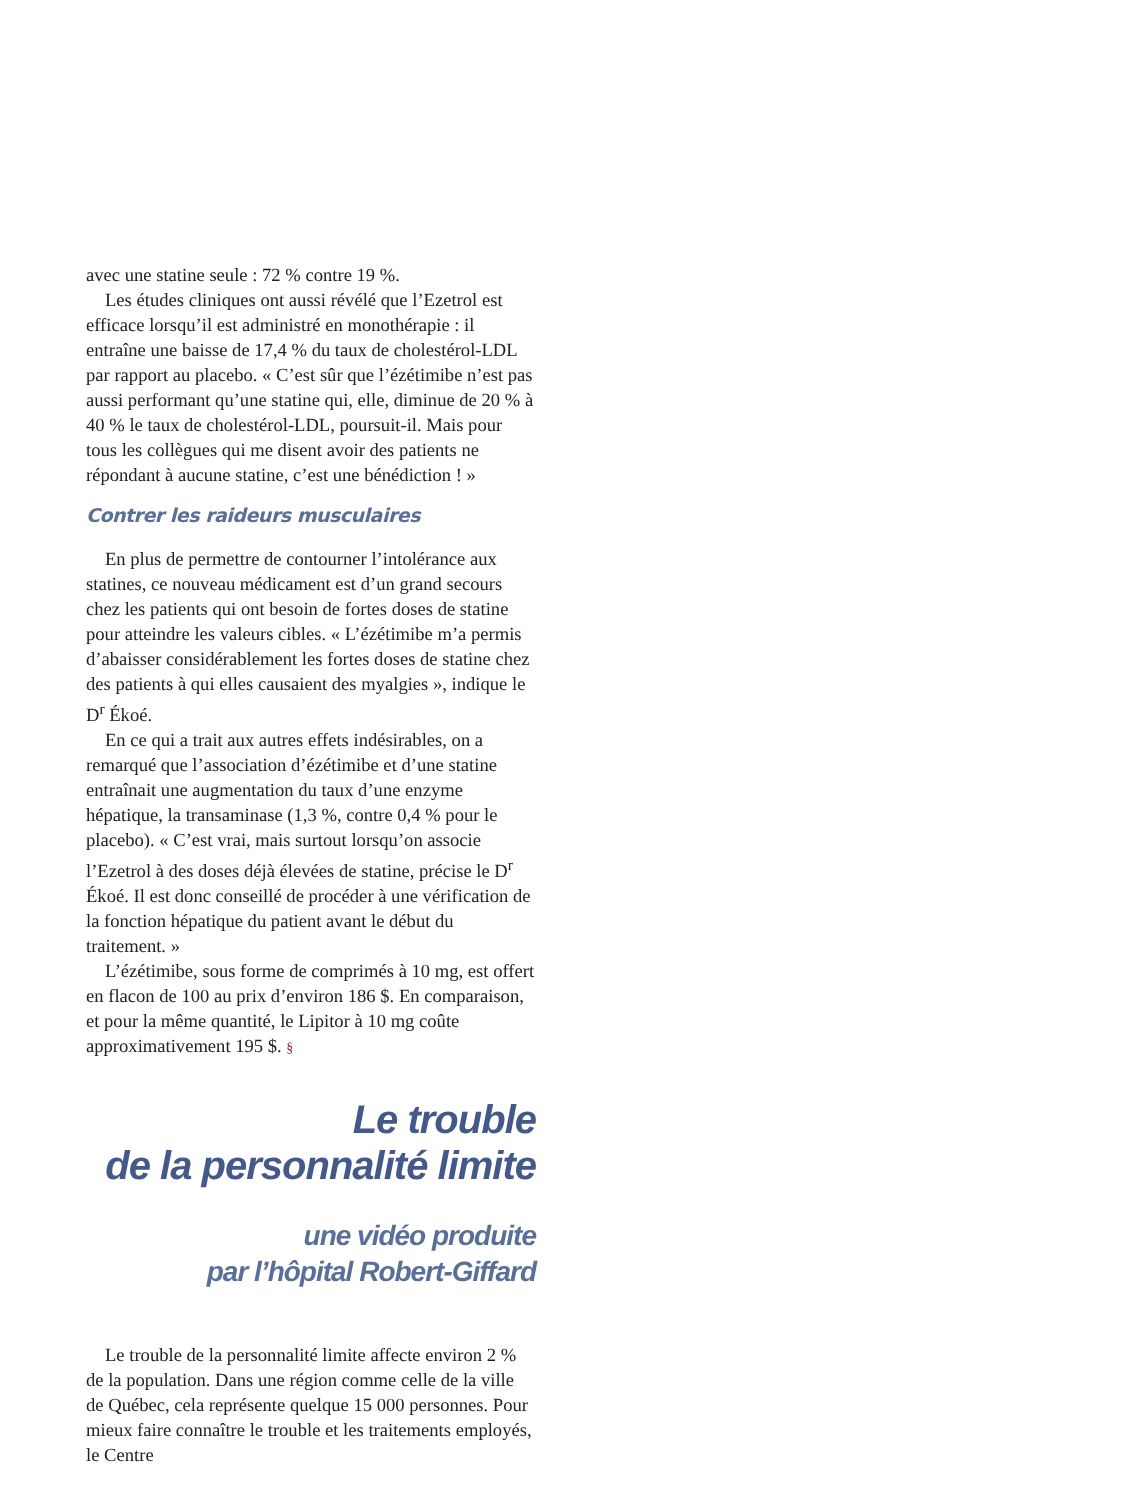avec une statine seule : 72 % contre 19 %.
Les études cliniques ont aussi révélé que l’Ezetrol est efficace lorsqu’il est administré en monothérapie : il entraîne une baisse de 17,4 % du taux de cholestérol-LDL par rapport au placebo. « C’est sûr que l’ézétimibe n’est pas aussi performant qu’une statine qui, elle, diminue de 20 % à 40 % le taux de cholestérol-LDL, poursuit-il. Mais pour tous les collègues qui me disent avoir des patients ne répondant à aucune statine, c’est une bénédiction ! »
Contrer les raideurs musculaires
En plus de permettre de contourner l’intolérance aux statines, ce nouveau médicament est d’un grand secours chez les patients qui ont besoin de fortes doses de statine pour atteindre les valeurs cibles. « L’ézétimibe m’a permis d’abaisser considérablement les fortes doses de statine chez des patients à qui elles causaient des myalgies », indique le D<sup>r</sup> Ékoé.
En ce qui a trait aux autres effets indésirables, on a remarqué que l’association d’ézétimibe et d’une statine entraînait une augmentation du taux d’une enzyme hépatique, la transaminase (1,3 %, contre 0,4 % pour le placebo). « C’est vrai, mais surtout lorsqu’on associe l’Ezetrol à des doses déjà élevées de statine, précise le D<sup>r</sup> Ékoé. Il est donc conseillé de procéder à une vérification de la fonction hépatique du patient avant le début du traitement. »
L’ézétimibe, sous forme de comprimés à 10 mg, est offert en flacon de 100 au prix d’environ 186 $. En comparaison, et pour la même quantité, le Lipitor à 10 mg coûte approximativement 195 $. §
Le trouble
de la personnalité limite
une vidéo produite
par l’hôpital Robert-Giffard
Le trouble de la personnalité limite affecte environ 2 % de la population. Dans une région comme celle de la ville de Québec, cela représente quelque 15 000 personnes. Pour mieux faire connaître le trouble et les traitements employés, le Centre